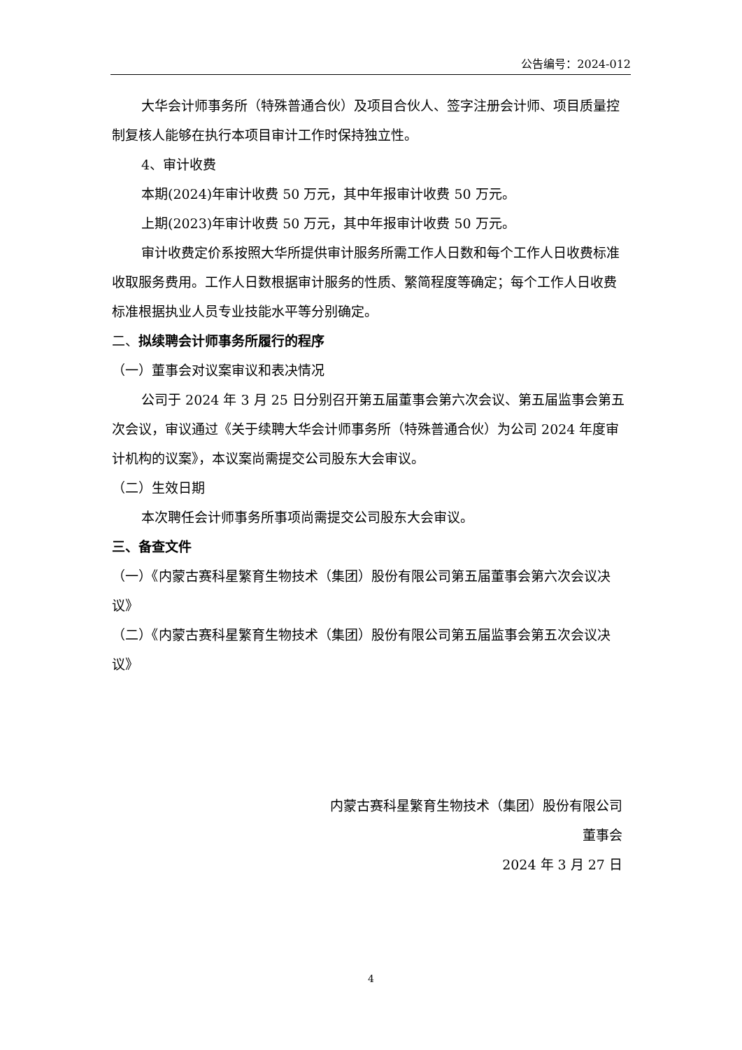公告编号：2024-012
大华会计师事务所（特殊普通合伙）及项目合伙人、签字注册会计师、项目质量控制复核人能够在执行本项目审计工作时保持独立性。
4、审计收费
本期(2024)年审计收费 50 万元，其中年报审计收费 50 万元。
上期(2023)年审计收费 50 万元，其中年报审计收费 50 万元。
审计收费定价系按照大华所提供审计服务所需工作人日数和每个工作人日收费标准收取服务费用。工作人日数根据审计服务的性质、繁简程度等确定；每个工作人日收费标准根据执业人员专业技能水平等分别确定。
二、拟续聘会计师事务所履行的程序
（一）董事会对议案审议和表决情况
公司于 2024 年 3 月 25 日分别召开第五届董事会第六次会议、第五届监事会第五次会议，审议通过《关于续聘大华会计师事务所（特殊普通合伙）为公司 2024 年度审计机构的议案》，本议案尚需提交公司股东大会审议。
（二）生效日期
本次聘任会计师事务所事项尚需提交公司股东大会审议。
三、备查文件
（一）《内蒙古赛科星繁育生物技术（集团）股份有限公司第五届董事会第六次会议决议》
（二）《内蒙古赛科星繁育生物技术（集团）股份有限公司第五届监事会第五次会议决议》
内蒙古赛科星繁育生物技术（集团）股份有限公司
董事会
2024 年 3 月 27 日
4